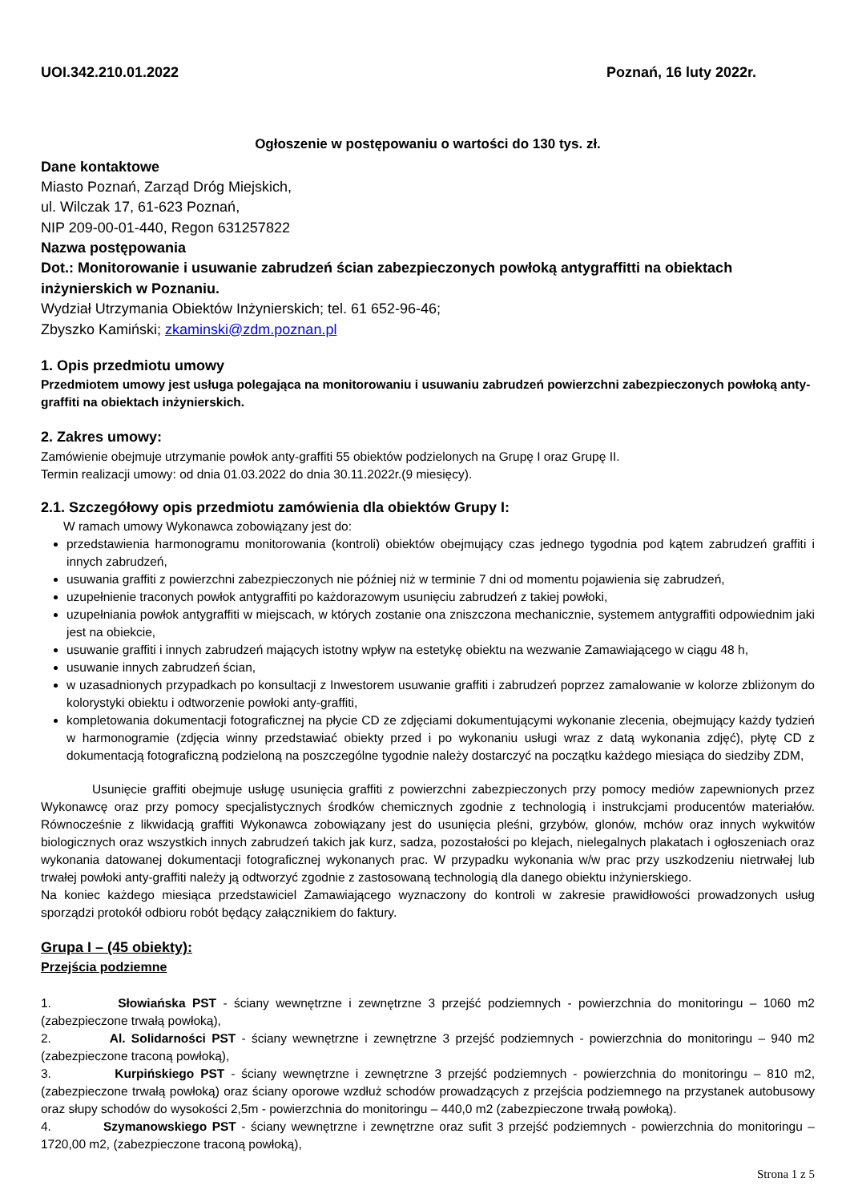UOI.342.210.01.2022 Poznań, 16 luty 2022r.
Ogłoszenie w postępowaniu o wartości do 130 tys. zł.
Dane kontaktowe
Miasto Poznań, Zarząd Dróg Miejskich,
ul. Wilczak 17, 61-623 Poznań,
NIP 209-00-01-440, Regon 631257822
Nazwa postępowania
Dot.: Monitorowanie i usuwanie zabrudzeń ścian zabezpieczonych powłoką antygraffitti na obiektach inżynierskich w Poznaniu.
Wydział Utrzymania Obiektów Inżynierskich; tel. 61 652-96-46;
Zbyszko Kamiński; zkaminski@zdm.poznan.pl
1. Opis przedmiotu umowy
Przedmiotem umowy jest usługa polegająca na monitorowaniu i usuwaniu zabrudzeń powierzchni zabezpieczonych powłoką anty-graffiti na obiektach inżynierskich.
2. Zakres umowy:
Zamówienie obejmuje utrzymanie powłok anty-graffiti 55 obiektów podzielonych na Grupę I oraz Grupę II.
Termin realizacji umowy: od dnia 01.03.2022 do dnia 30.11.2022r.(9 miesięcy).
2.1. Szczegółowy opis przedmiotu zamówienia dla obiektów Grupy I:
W ramach umowy Wykonawca zobowiązany jest do:
przedstawienia harmonogramu monitorowania (kontroli) obiektów obejmujący czas jednego tygodnia pod kątem zabrudzeń graffiti i innych zabrudzeń,
usuwania graffiti z powierzchni zabezpieczonych nie później niż w terminie 7 dni od momentu pojawienia się zabrudzeń,
uzupełnienie traconych powłok antygraffiti po każdorazowym usunięciu zabrudzeń z takiej powłoki,
uzupełniania powłok antygraffiti w miejscach, w których zostanie ona zniszczona mechanicznie, systemem antygraffiti odpowiednim jaki jest na obiekcie,
usuwanie graffiti i innych zabrudzeń mających istotny wpływ na estetykę obiektu na wezwanie Zamawiającego w ciągu 48 h,
usuwanie innych zabrudzeń ścian,
w uzasadnionych przypadkach po konsultacji z Inwestorem usuwanie graffiti i zabrudzeń poprzez zamalowanie w kolorze zbliżonym do kolorystyki obiektu i odtworzenie powłoki anty-graffiti,
kompletowania dokumentacji fotograficznej na płycie CD ze zdjęciami dokumentującymi wykonanie zlecenia, obejmujący każdy tydzień w harmonogramie (zdjęcia winny przedstawiać obiekty przed i po wykonaniu usługi wraz z datą wykonania zdjęć), płytę CD z dokumentacją fotograficzną podzieloną na poszczególne tygodnie należy dostarczyć na początku każdego miesiąca do siedziby ZDM,
Usunięcie graffiti obejmuje usługę usunięcia graffiti z powierzchni zabezpieczonych przy pomocy mediów zapewnionych przez Wykonawcę oraz przy pomocy specjalistycznych środków chemicznych zgodnie z technologią i instrukcjami producentów materiałów. Równocześnie z likwidacją graffiti Wykonawca zobowiązany jest do usunięcia pleśni, grzybów, glonów, mchów oraz innych wykwitów biologicznych oraz wszystkich innych zabrudzeń takich jak kurz, sadza, pozostałości po klejach, nielegalnych plakatach i ogłoszeniach oraz wykonania datowanej dokumentacji fotograficznej wykonanych prac. W przypadku wykonania w/w prac przy uszkodzeniu nietrwałej lub trwałej powłoki anty-graffiti należy ją odtworzyć zgodnie z zastosowaną technologią dla danego obiektu inżynierskiego.
Na koniec każdego miesiąca przedstawiciel Zamawiającego wyznaczony do kontroli w zakresie prawidłowości prowadzonych usług sporządzi protokół odbioru robót będący załącznikiem do faktury.
Grupa I – (45 obiekty):
Przejścia podziemne
1. Słowiańska PST - ściany wewnętrzne i zewnętrzne 3 przejść podziemnych - powierzchnia do monitoringu – 1060 m2 (zabezpieczone trwałą powłoką),
2. Al. Solidarności PST - ściany wewnętrzne i zewnętrzne 3 przejść podziemnych - powierzchnia do monitoringu – 940 m2 (zabezpieczone traconą powłoką),
3. Kurpińskiego PST - ściany wewnętrzne i zewnętrzne 3 przejść podziemnych - powierzchnia do monitoringu – 810 m2, (zabezpieczone trwałą powłoką) oraz ściany oporowe wzdłuż schodów prowadzących z przejścia podziemnego na przystanek autobusowy oraz słupy schodów do wysokości 2,5m - powierzchnia do monitoringu – 440,0 m2 (zabezpieczone trwałą powłoką).
4. Szymanowskiego PST - ściany wewnętrzne i zewnętrzne oraz sufit 3 przejść podziemnych - powierzchnia do monitoringu – 1720,00 m2, (zabezpieczone traconą powłoką),
Strona 1 z 5